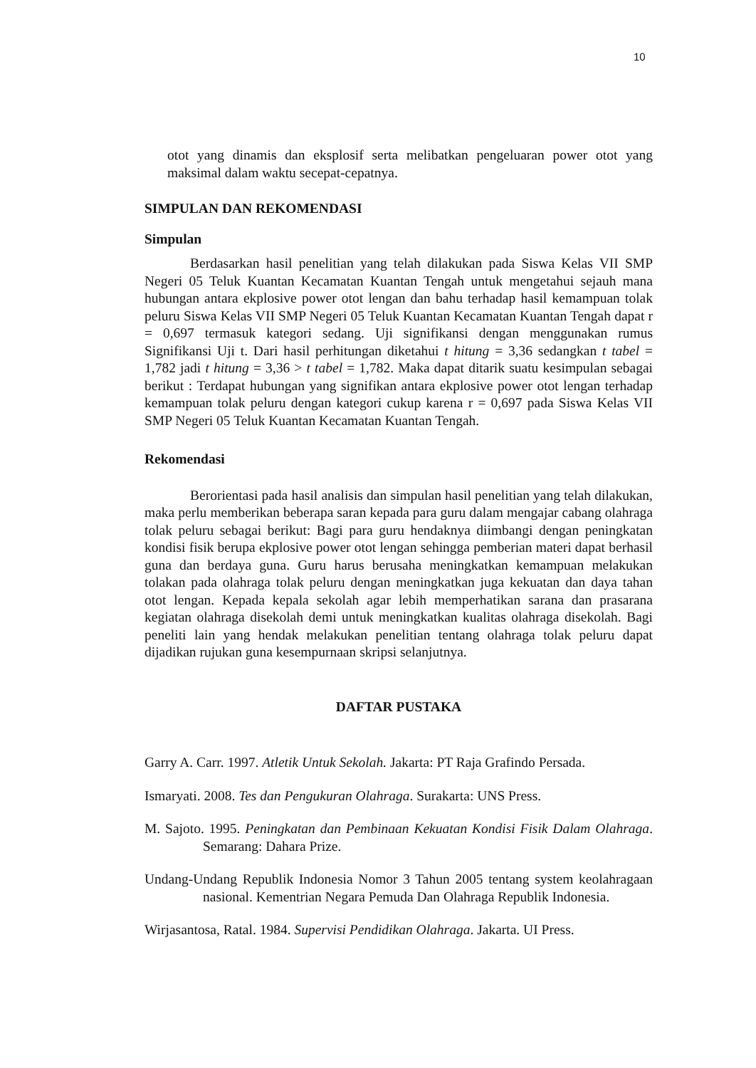10
otot yang dinamis dan eksplosif serta melibatkan pengeluaran power otot yang maksimal dalam waktu secepat-cepatnya.
SIMPULAN DAN REKOMENDASI
Simpulan
Berdasarkan hasil penelitian yang telah dilakukan pada Siswa Kelas VII SMP Negeri 05 Teluk Kuantan Kecamatan Kuantan Tengah untuk mengetahui sejauh mana hubungan antara ekplosive power otot lengan dan bahu terhadap hasil kemampuan tolak peluru Siswa Kelas VII SMP Negeri 05 Teluk Kuantan Kecamatan Kuantan Tengah dapat r = 0,697 termasuk kategori sedang. Uji signifikansi dengan menggunakan rumus Signifikansi Uji t. Dari hasil perhitungan diketahui t hitung = 3,36 sedangkan t tabel = 1,782 jadi t hitung = 3,36 > t tabel = 1,782. Maka dapat ditarik suatu kesimpulan sebagai berikut : Terdapat hubungan yang signifikan antara ekplosive power otot lengan terhadap kemampuan tolak peluru dengan kategori cukup karena r = 0,697 pada Siswa Kelas VII SMP Negeri 05 Teluk Kuantan Kecamatan Kuantan Tengah.
Rekomendasi
Berorientasi pada hasil analisis dan simpulan hasil penelitian yang telah dilakukan, maka perlu memberikan beberapa saran kepada para guru dalam mengajar cabang olahraga tolak peluru sebagai berikut: Bagi para guru hendaknya diimbangi dengan peningkatan kondisi fisik berupa ekplosive power otot lengan sehingga pemberian materi dapat berhasil guna dan berdaya guna. Guru harus berusaha meningkatkan kemampuan melakukan tolakan pada olahraga tolak peluru dengan meningkatkan juga kekuatan dan daya tahan otot lengan. Kepada kepala sekolah agar lebih memperhatikan sarana dan prasarana kegiatan olahraga disekolah demi untuk meningkatkan kualitas olahraga disekolah. Bagi peneliti lain yang hendak melakukan penelitian tentang olahraga tolak peluru dapat dijadikan rujukan guna kesempurnaan skripsi selanjutnya.
DAFTAR PUSTAKA
Garry A. Carr. 1997. Atletik Untuk Sekolah. Jakarta: PT Raja Grafindo Persada.
Ismaryati. 2008. Tes dan Pengukuran Olahraga. Surakarta: UNS Press.
M. Sajoto. 1995. Peningkatan dan Pembinaan Kekuatan Kondisi Fisik Dalam Olahraga. Semarang: Dahara Prize.
Undang-Undang Republik Indonesia Nomor 3 Tahun 2005 tentang system keolahragaan nasional. Kementrian Negara Pemuda Dan Olahraga Republik Indonesia.
Wirjasantosa, Ratal. 1984. Supervisi Pendidikan Olahraga. Jakarta. UI Press.